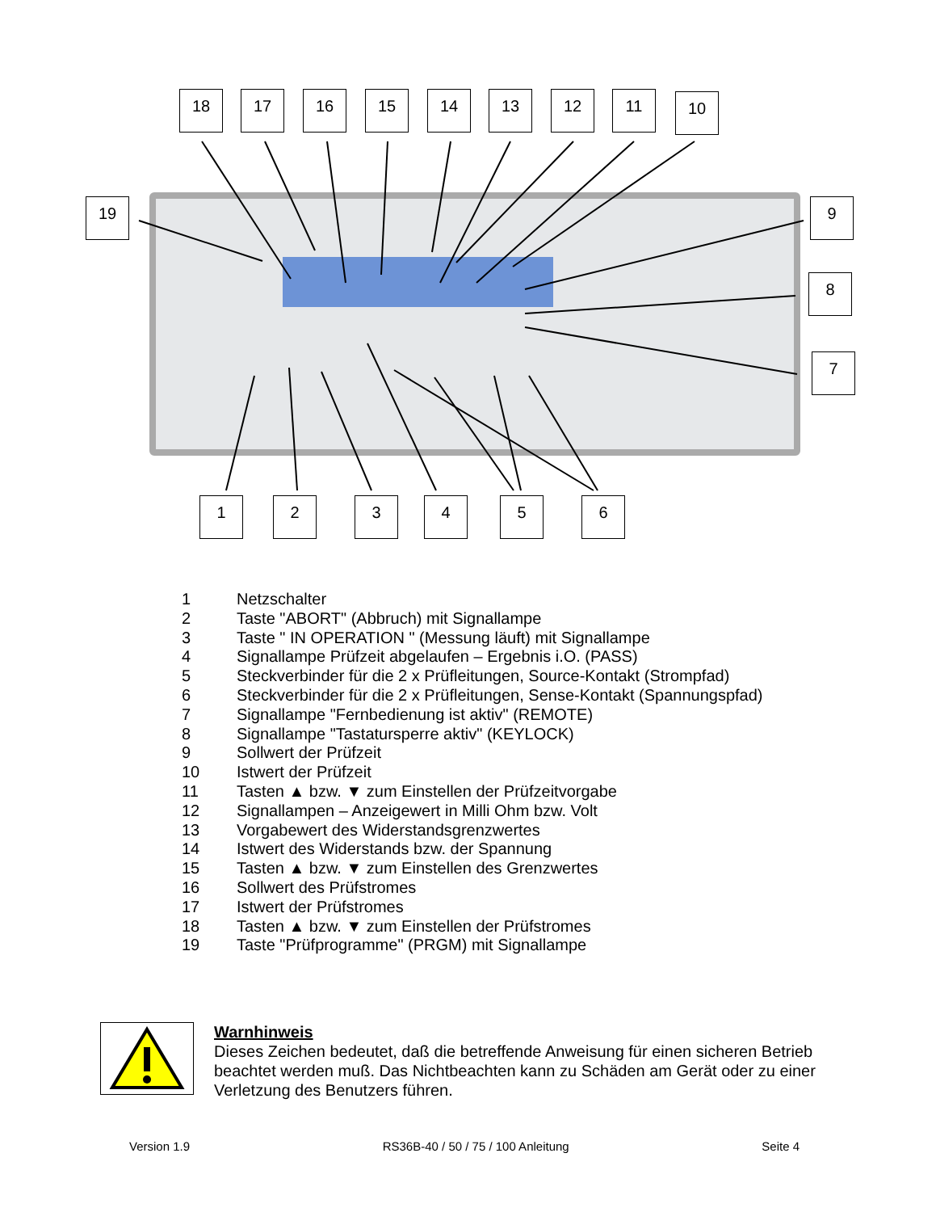18 17 16 15 14 13 12 11 10
19 9
8
7
1 2 3 4 5 6
1 Netzschalter
2 Taste "ABORT" (Abbruch) mit Signallampe
3 Taste " IN OPERATION " (Messung läuft) mit Signallampe
4 Signallampe Prüfzeit abgelaufen – Ergebnis i.O. (PASS)
5 Steckverbinder für die 2 x Prüfleitungen, Source-Kontakt (Strompfad)
6 Steckverbinder für die 2 x Prüfleitungen, Sense-Kontakt (Spannungspfad)
7 Signallampe "Fernbedienung ist aktiv" (REMOTE)
8 Signallampe "Tastatursperre aktiv" (KEYLOCK)
9 Sollwert der Prüfzeit
10 Istwert der Prüfzeit
11 Tasten ▲ bzw. ▼ zum Einstellen der Prüfzeitvorgabe
12 Signallampen – Anzeigewert in Milli Ohm bzw. Volt
13 Vorgabewert des Widerstandsgrenzwertes
14 Istwert des Widerstands bzw. der Spannung
15 Tasten ▲ bzw. ▼ zum Einstellen des Grenzwertes
16 Sollwert des Prüfstromes
17 Istwert der Prüfstromes
18 Tasten ▲ bzw. ▼ zum Einstellen der Prüfstromes
19 Taste "Prüfprogramme" (PRGM) mit Signallampe
Warnhinweis
Dieses Zeichen bedeutet, daß die betreffende Anweisung für einen sicheren Betrieb beachtet werden muß. Das Nichtbeachten kann zu Schäden am Gerät oder zu einer Verletzung des Benutzers führen.
Version 1.9 RS36B-40 / 50 / 75 / 100 Anleitung Seite 4